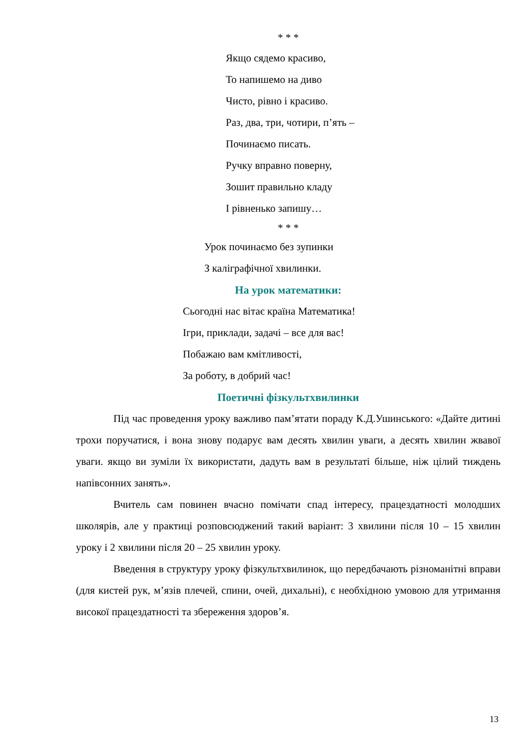* * *
Якщо сядемо красиво,
То напишемо на диво
Чисто, рівно і красиво.
Раз, два, три, чотири, п’ять –
Починаємо писать.
Ручку вправно поверну,
Зошит правильно кладу
І рівненько запишу…
* * *
Урок починаємо без зупинки
З каліграфічної хвилинки.
На урок математики:
Сьогодні нас вітає країна Математика!
Ігри, приклади, задачі – все для вас!
Побажаю вам кмітливості,
За роботу, в добрий час!
Поетичні фізкультхвилинки
Під час проведення уроку важливо пам’ятати пораду К.Д.Ушинського: «Дайте дитині трохи поручатися, і вона знову подарує вам десять хвилин уваги, а десять хвилин жвавої уваги. якщо ви зуміли їх використати, дадуть вам в результаті більше, ніж цілий тиждень напівсонних занять».
Вчитель сам повинен вчасно помічати спад інтересу, працездатності молодших школярів, але у практиці розповсюджений такий варіант: 3 хвилини після 10 – 15 хвилин уроку і 2 хвилини після 20 – 25 хвилин уроку.
Введення в структуру уроку фізкультхвилинок, що передбачають різноманітні вправи (для кистей рук, м’язів плечей, спини, очей, дихальні), є необхідною умовою для утримання високої працездатності та збереження здоров’я.
13